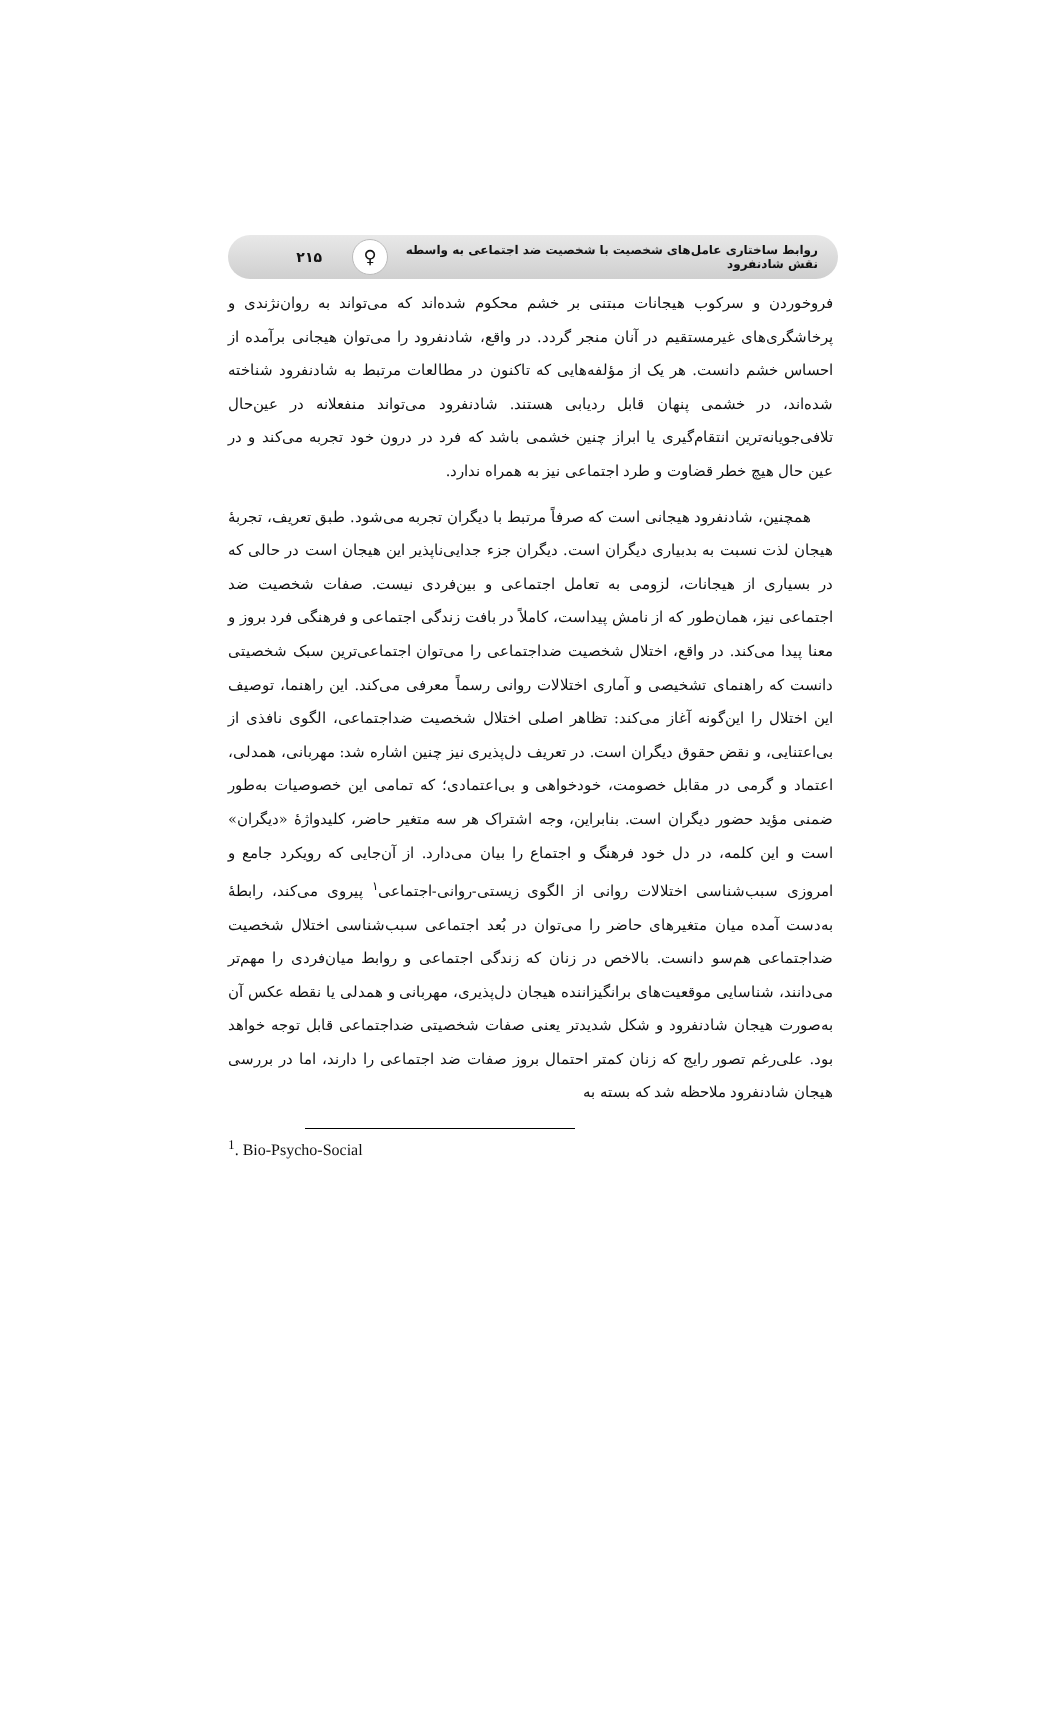روابط ساختاری عامل‌های شخصیت با شخصیت ضد اجتماعی به واسطه نقش شادنفرود
♀
۲۱۵
فروخوردن و سرکوب هیجانات مبتنی بر خشم محکوم شده‌اند که می‌تواند به روان‌نژندی و پرخاشگری‌های غیرمستقیم در آنان منجر گردد. در واقع، شادنفرود را می‌توان هیجانی برآمده از احساس خشم دانست. هر یک از مؤلفه‌هایی که تاکنون در مطالعات مرتبط به شادنفرود شناخته شده‌اند، در خشمی پنهان قابل ردیابی هستند. شادنفرود می‌تواند منفعلانه در عین‌حال تلافی‌جویانه‌ترین انتقام‌گیری یا ابراز چنین خشمی باشد که فرد در درون خود تجربه می‌کند و در عین حال هیچ خطر قضاوت و طرد اجتماعی نیز به همراه ندارد.
همچنین، شادنفرود هیجانی است که صرفاً مرتبط با دیگران تجربه می‌شود. طبق تعریف، تجربهٔ هیجان لذت نسبت به بدبیاری دیگران است. دیگران جزء جدایی‌ناپذیر این هیجان است در حالی که در بسیاری از هیجانات، لزومی به تعامل اجتماعی و بین‌فردی نیست. صفات شخصیت ضد اجتماعی نیز، همان‌طور که از نامش پیداست، کاملاً در بافت زندگی اجتماعی و فرهنگی فرد بروز و معنا پیدا می‌کند. در واقع، اختلال شخصیت ضداجتماعی را می‌توان اجتماعی‌ترین سبک شخصیتی دانست که راهنمای تشخیصی و آماری اختلالات روانی رسماً معرفی می‌کند. این راهنما، توصیف این اختلال را این‌گونه آغاز می‌کند: تظاهر اصلی اختلال شخصیت ضداجتماعی، الگوی نافذی از بی‌اعتنایی، و نقض حقوق دیگران است. در تعریف دل‌پذیری نیز چنین اشاره شد: مهربانی، همدلی، اعتماد و گرمی در مقابل خصومت، خودخواهی و بی‌اعتمادی؛ که تمامی این خصوصیات به‌طور ضمنی مؤید حضور دیگران است. بنابراین، وجه اشتراک هر سه متغیر حاضر، کلیدواژهٔ «دیگران» است و این کلمه، در دل خود فرهنگ و اجتماع را بیان می‌دارد. از آن‌جایی که رویکرد جامع و امروزی سبب‌شناسی اختلالات روانی از الگوی زیستی-روانی-اجتماعی<sup>۱</sup> پیروی می‌کند، رابطهٔ به‌دست آمده میان متغیرهای حاضر را می‌توان در بُعد اجتماعی سبب‌شناسی اختلال شخصیت ضداجتماعی هم‌سو دانست. بالاخص در زنان که زندگی اجتماعی و روابط میان‌فردی را مهم‌تر می‌دانند، شناسایی موقعیت‌های برانگیزاننده هیجان دل‌پذیری، مهربانی و همدلی یا نقطه عکس آن به‌صورت هیجان شادنفرود و شکل شدیدتر یعنی صفات شخصیتی ضداجتماعی قابل توجه خواهد بود. علی‌رغم تصور رایج که زنان کمتر احتمال بروز صفات ضد اجتماعی را دارند، اما در بررسی هیجان شادنفرود ملاحظه شد که بسته به
<sup>1</sup>. Bio-Psycho-Social